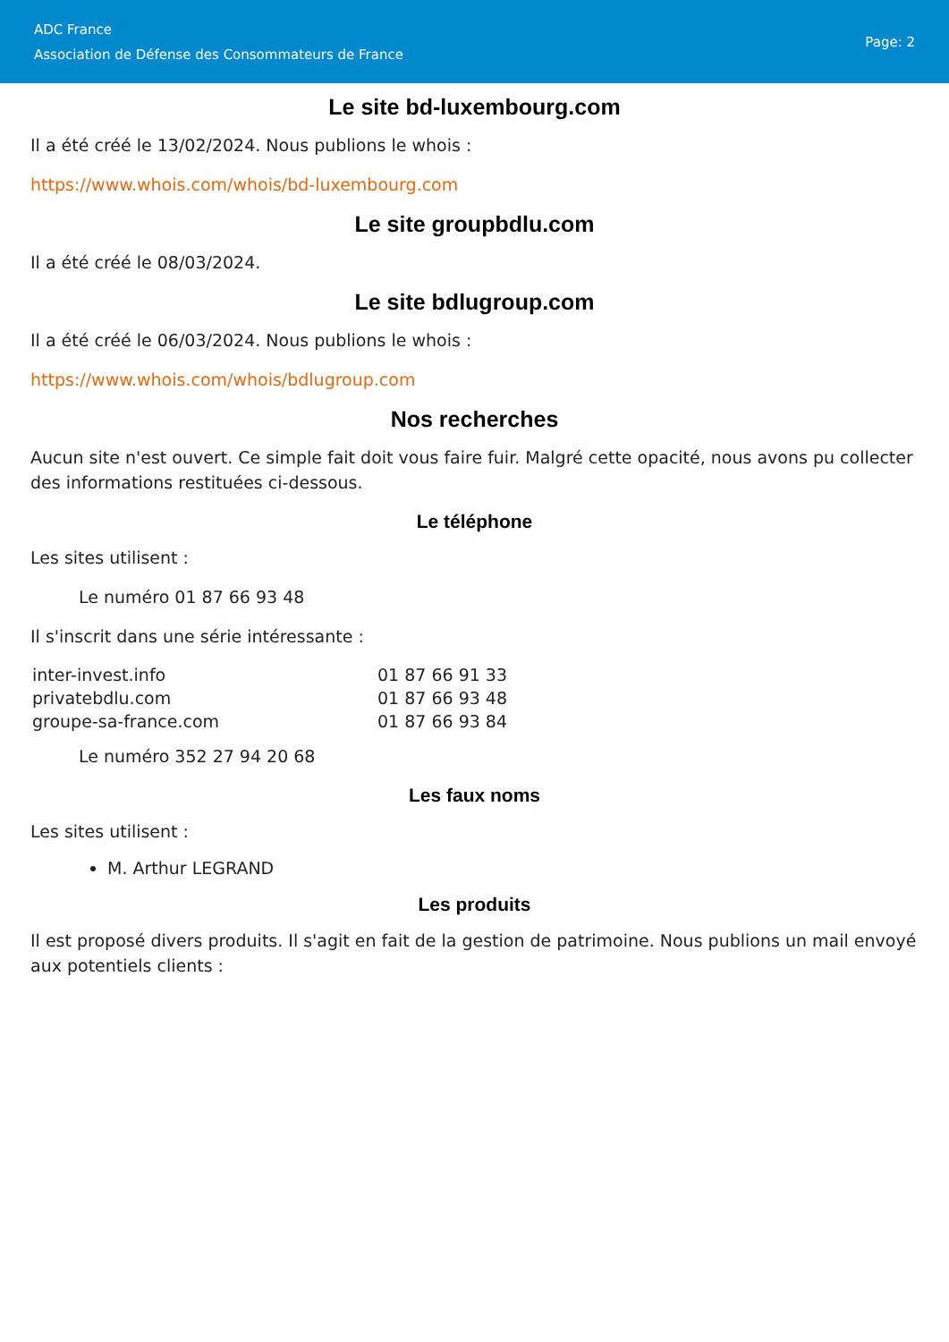ADC France
Association de Défense des Consommateurs de France
Page: 2
Le site bd-luxembourg.com
Il a été créé le 13/02/2024. Nous publions le whois :
https://www.whois.com/whois/bd-luxembourg.com
Le site groupbdlu.com
Il a été créé le 08/03/2024.
Le site bdlugroup.com
Il a été créé le 06/03/2024. Nous publions le whois :
https://www.whois.com/whois/bdlugroup.com
Nos recherches
Aucun site n'est ouvert. Ce simple fait doit vous faire fuir. Malgré cette opacité, nous avons pu collecter des informations restituées ci-dessous.
Le téléphone
Les sites utilisent :
Le numéro 01 87 66 93 48
Il s'inscrit dans une série intéressante :
| inter-invest.info | 01 87 66 91 33 |
| privatebdlu.com | 01 87 66 93 48 |
| groupe-sa-france.com | 01 87 66 93 84 |
Le numéro 352 27 94 20 68
Les faux noms
Les sites utilisent :
M. Arthur LEGRAND
Les produits
Il est proposé divers produits. Il s'agit en fait de la gestion de patrimoine. Nous publions un mail envoyé aux potentiels clients :